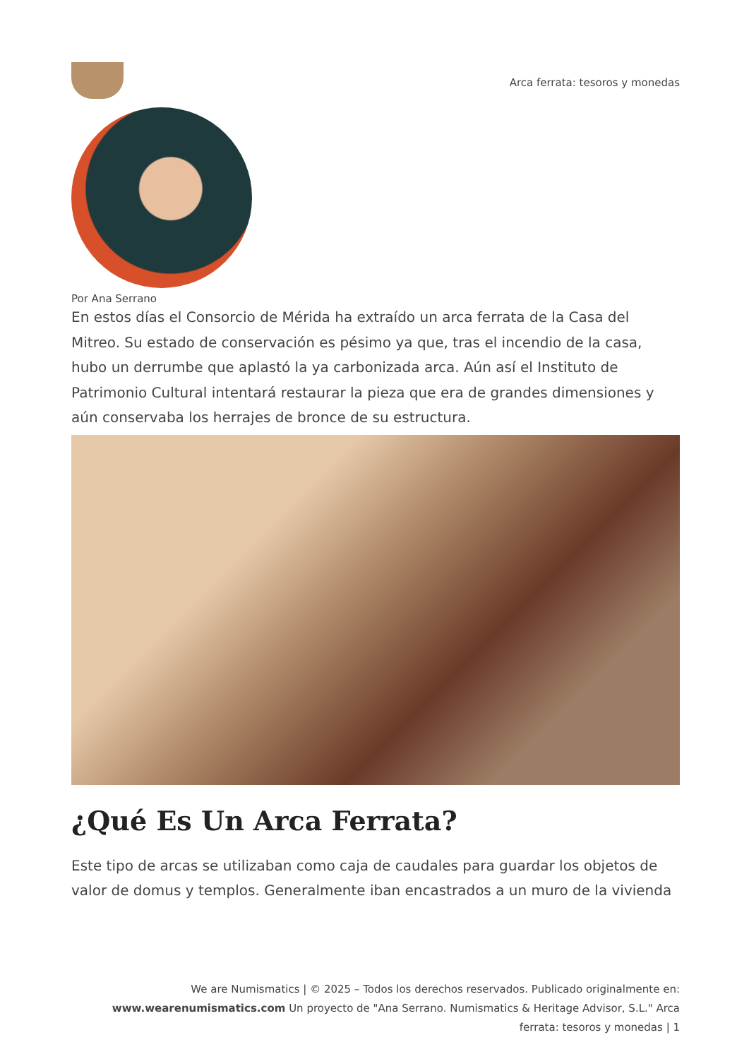Arca ferrata: tesoros y monedas
Por Ana Serrano
En estos días el Consorcio de Mérida ha extraído un arca ferrata de la Casa del Mitreo. Su estado de conservación es pésimo ya que, tras el incendio de la casa, hubo un derrumbe que aplastó la ya carbonizada arca. Aún así el Instituto de Patrimonio Cultural intentará restaurar la pieza que era de grandes dimensiones y aún conservaba los herrajes de bronce de su estructura.
¿Qué Es Un Arca Ferrata?
Este tipo de arcas se utilizaban como caja de caudales para guardar los objetos de valor de domus y templos. Generalmente iban encastrados a un muro de la vivienda
We are Numismatics | © 2025 – Todos los derechos reservados. Publicado originalmente en: www.wearenumismatics.com Un proyecto de "Ana Serrano. Numismatics & Heritage Advisor, S.L." Arca ferrata: tesoros y monedas | 1